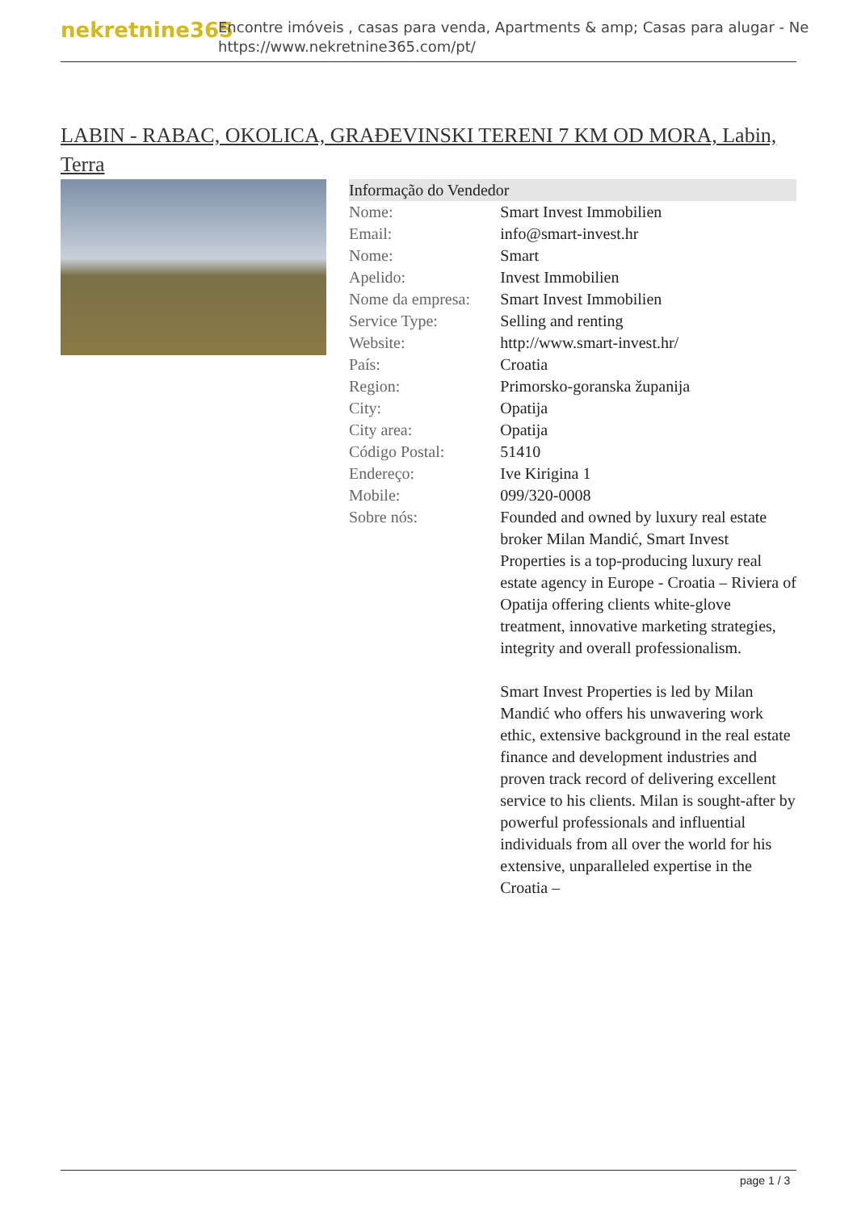nekretnine365
Encontre imóveis , casas para venda, Apartments & amp; Casas para alugar - Ne
https://www.nekretnine365.com/pt/
LABIN - RABAC, OKOLICA, GRAĐEVINSKI TERENI 7 KM OD MORA, Labin, Terra
| Informação do Vendedor | |
| --- | --- |
| Nome: | Smart Invest Immobilien |
| Email: | info@smart-invest.hr |
| Nome: | Smart |
| Apelido: | Invest Immobilien |
| Nome da empresa: | Smart Invest Immobilien |
| Service Type: | Selling and renting |
| Website: | http://www.smart-invest.hr/ |
| País: | Croatia |
| Region: | Primorsko-goranska županija |
| City: | Opatija |
| City area: | Opatija |
| Código Postal: | 51410 |
| Endereço: | Ive Kirigina 1 |
| Mobile: | 099/320-0008 |
| Sobre nós: | Founded and owned by luxury real estate broker Milan Mandić, Smart Invest Properties is a top-producing luxury real estate agency in Europe - Croatia – Riviera of Opatija offering clients white-glove treatment, innovative marketing strategies, integrity and overall professionalism. Smart Invest Properties is led by Milan Mandić who offers his unwavering work ethic, extensive background in the real estate finance and development industries and proven track record of delivering excellent service to his clients. Milan is sought-after by powerful professionals and influential individuals from all over the world for his extensive, unparalleled expertise in the Croatia – |
page 1 / 3